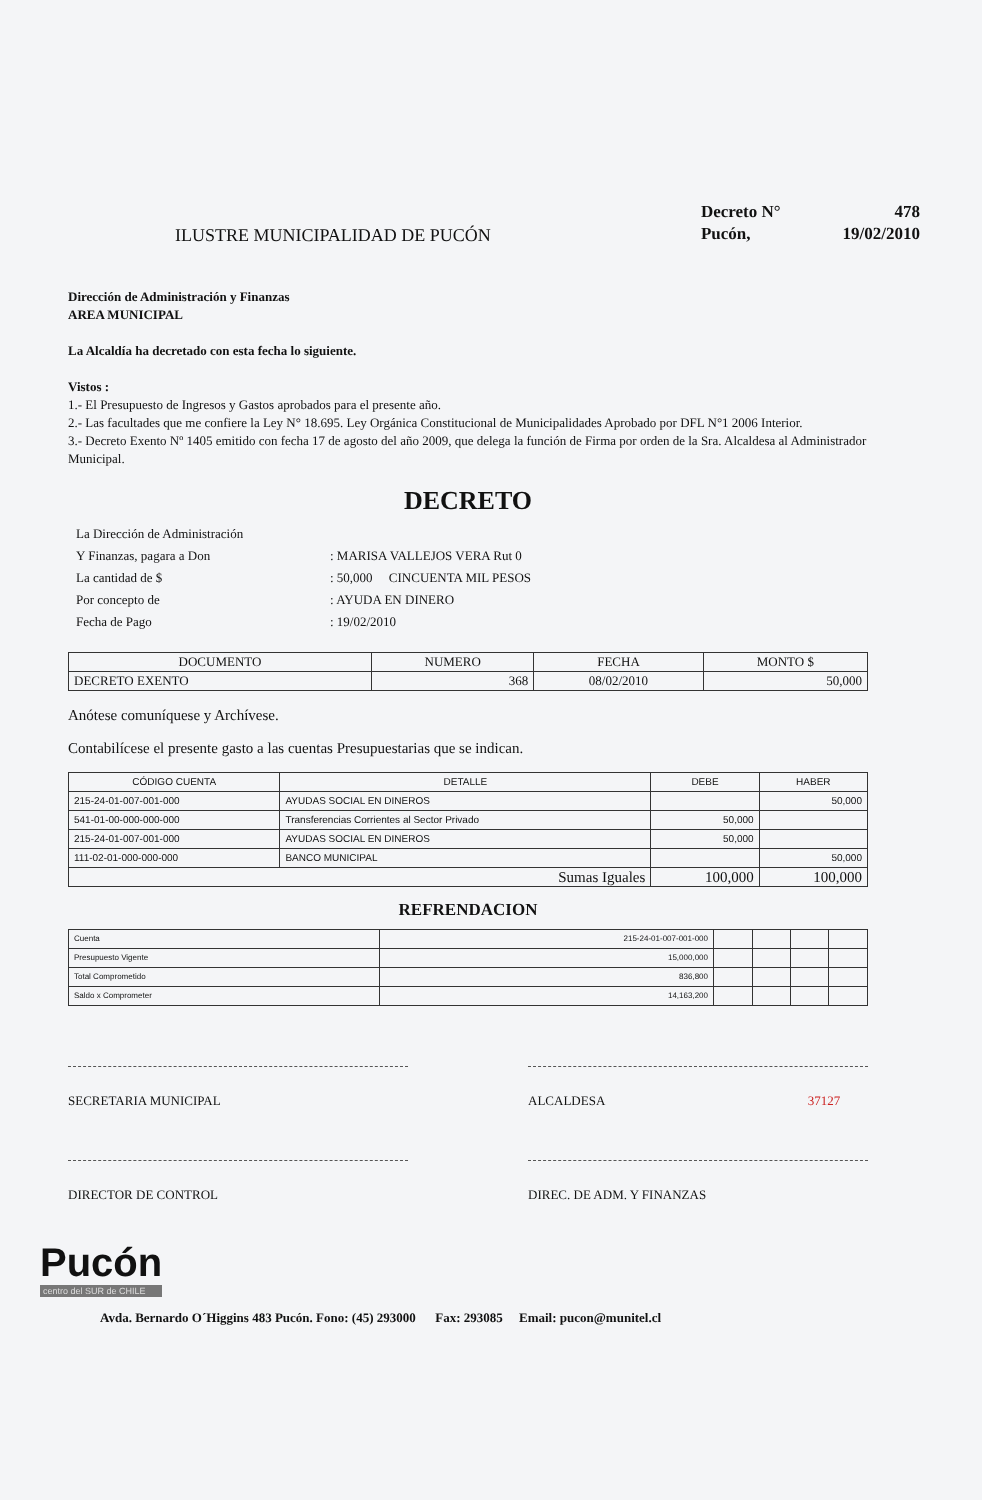ILUSTRE MUNICIPALIDAD DE PUCÓN
| Decreto N° | 478 |
| Pucón, | 19/02/2010 |
Dirección de Administración y Finanzas
AREA MUNICIPAL
La Alcaldía ha decretado con esta fecha lo siguiente.
Vistos :
1.- El Presupuesto de Ingresos y Gastos aprobados para el presente año.
2.- Las facultades que me confiere la Ley N° 18.695. Ley Orgánica Constitucional de Municipalidades Aprobado por DFL N°1 2006 Interior.
3.- Decreto Exento Nº 1405 emitido con fecha 17 de agosto del año 2009, que delega la función de Firma por orden de la Sra. Alcaldesa al Administrador Municipal.
DECRETO
| La Dirección de Administración | |
| Y Finanzas, pagara a Don | : MARISA VALLEJOS VERA Rut 0 |
| La cantidad de $ | : 50,000 CINCUENTA MIL PESOS |
| Por concepto de | : AYUDA EN DINERO |
| Fecha de Pago | : 19/02/2010 |
| DOCUMENTO | NUMERO | FECHA | MONTO $ |
| --- | --- | --- | --- |
| DECRETO EXENTO | 368 | 08/02/2010 | 50,000 |
Anótese comuníquese y Archívese.
Contabilícese el presente gasto a las cuentas Presupuestarias que se indican.
| CÓDIGO CUENTA | DETALLE | DEBE | HABER |
| --- | --- | --- | --- |
| 215-24-01-007-001-000 | AYUDAS SOCIAL EN DINEROS | | 50,000 |
| 541-01-00-000-000-000 | Transferencias Corrientes al Sector Privado | 50,000 | |
| 215-24-01-007-001-000 | AYUDAS SOCIAL EN DINEROS | 50,000 | |
| 111-02-01-000-000-000 | BANCO MUNICIPAL | | 50,000 |
| Sumas Iguales | | 100,000 | 100,000 |
REFRENDACION
| Cuenta | 215-24-01-007-001-000 | | | | |
| Presupuesto Vigente | 15,000,000 | | | | |
| Total Comprometido | 836,800 | | | | |
| Saldo x Comprometer | 14,163,200 | | | | |
SECRETARIA MUNICIPAL ALCALDESA 37127
DIRECTOR DE CONTROL DIREC. DE ADM. Y FINANZAS
Pucón
centro del SUR de CHILE
Avda. Bernardo O´Higgins 483 Pucón. Fono: (45) 293000 Fax: 293085 Email: pucon@munitel.cl